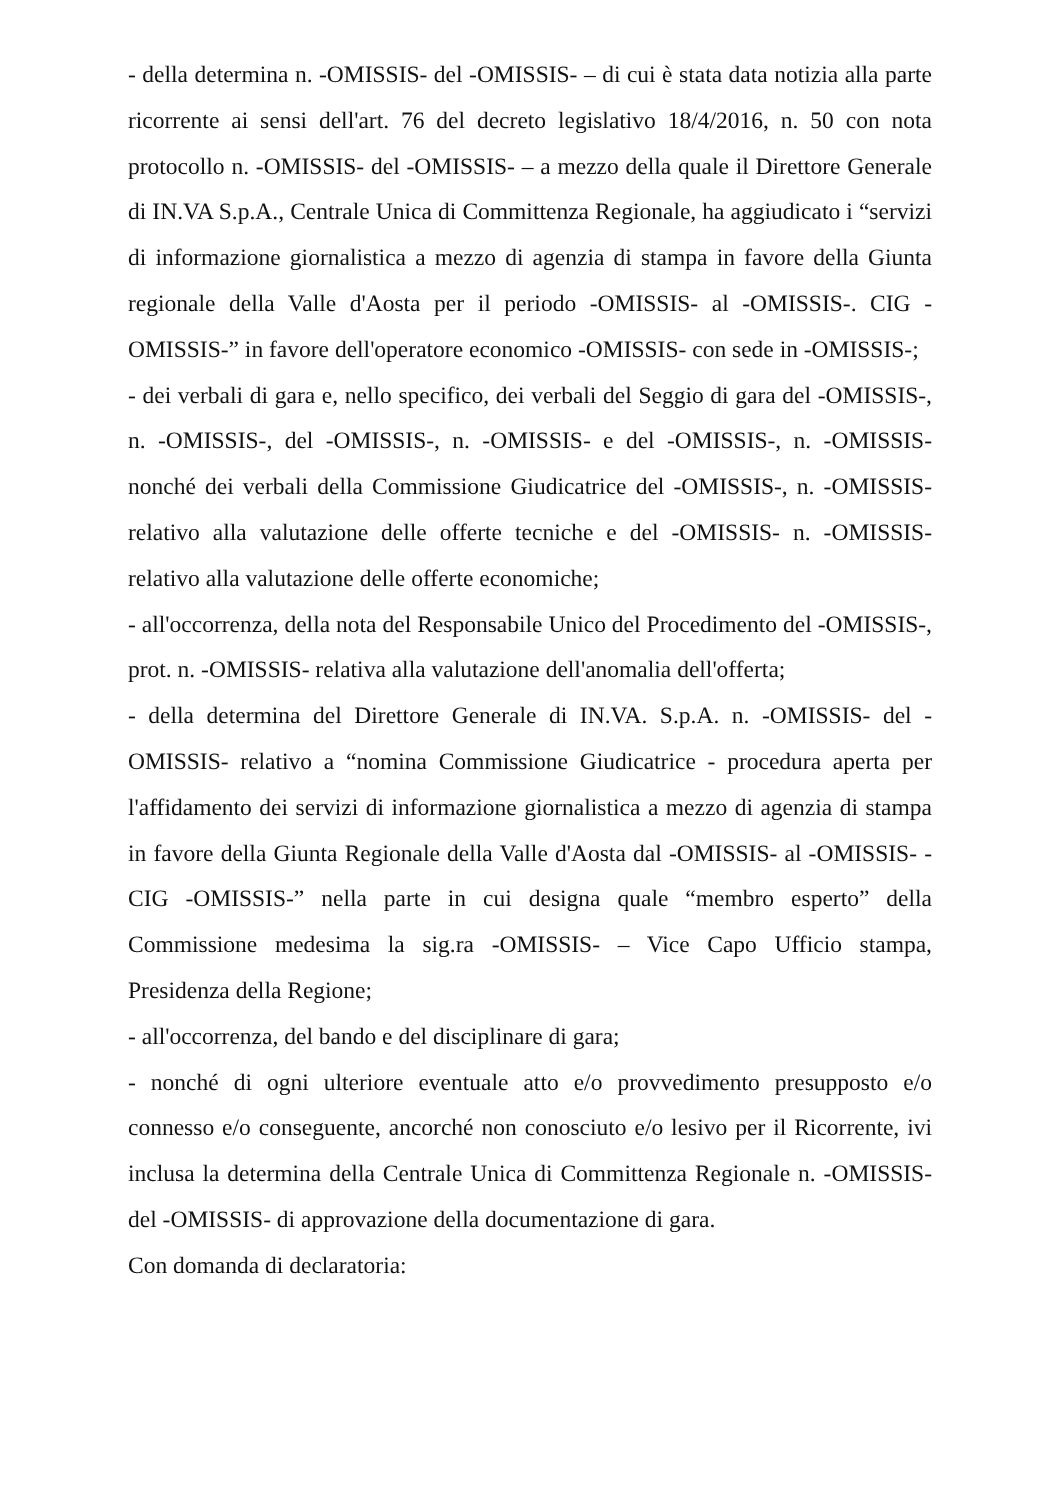- della determina n. -OMISSIS- del -OMISSIS- – di cui è stata data notizia alla parte ricorrente ai sensi dell'art. 76 del decreto legislativo 18/4/2016, n. 50 con nota protocollo n. -OMISSIS- del -OMISSIS- – a mezzo della quale il Direttore Generale di IN.VA S.p.A., Centrale Unica di Committenza Regionale, ha aggiudicato i “servizi di informazione giornalistica a mezzo di agenzia di stampa in favore della Giunta regionale della Valle d'Aosta per il periodo -OMISSIS- al -OMISSIS-. CIG -OMISSIS-” in favore dell'operatore economico -OMISSIS- con sede in -OMISSIS-;
- dei verbali di gara e, nello specifico, dei verbali del Seggio di gara del -OMISSIS-, n. -OMISSIS-, del -OMISSIS-, n. -OMISSIS- e del -OMISSIS-, n. -OMISSIS- nonché dei verbali della Commissione Giudicatrice del -OMISSIS-, n. -OMISSIS- relativo alla valutazione delle offerte tecniche e del -OMISSIS- n. -OMISSIS- relativo alla valutazione delle offerte economiche;
- all'occorrenza, della nota del Responsabile Unico del Procedimento del -OMISSIS-, prot. n. -OMISSIS- relativa alla valutazione dell'anomalia dell'offerta;
- della determina del Direttore Generale di IN.VA. S.p.A. n. -OMISSIS- del -OMISSIS- relativo a “nomina Commissione Giudicatrice - procedura aperta per l'affidamento dei servizi di informazione giornalistica a mezzo di agenzia di stampa in favore della Giunta Regionale della Valle d'Aosta dal -OMISSIS- al -OMISSIS- - CIG -OMISSIS-” nella parte in cui designa quale “membro esperto” della Commissione medesima la sig.ra -OMISSIS- – Vice Capo Ufficio stampa, Presidenza della Regione;
- all'occorrenza, del bando e del disciplinare di gara;
- nonché di ogni ulteriore eventuale atto e/o provvedimento presupposto e/o connesso e/o conseguente, ancorché non conosciuto e/o lesivo per il Ricorrente, ivi inclusa la determina della Centrale Unica di Committenza Regionale n. -OMISSIS- del -OMISSIS- di approvazione della documentazione di gara.
Con domanda di declaratoria: